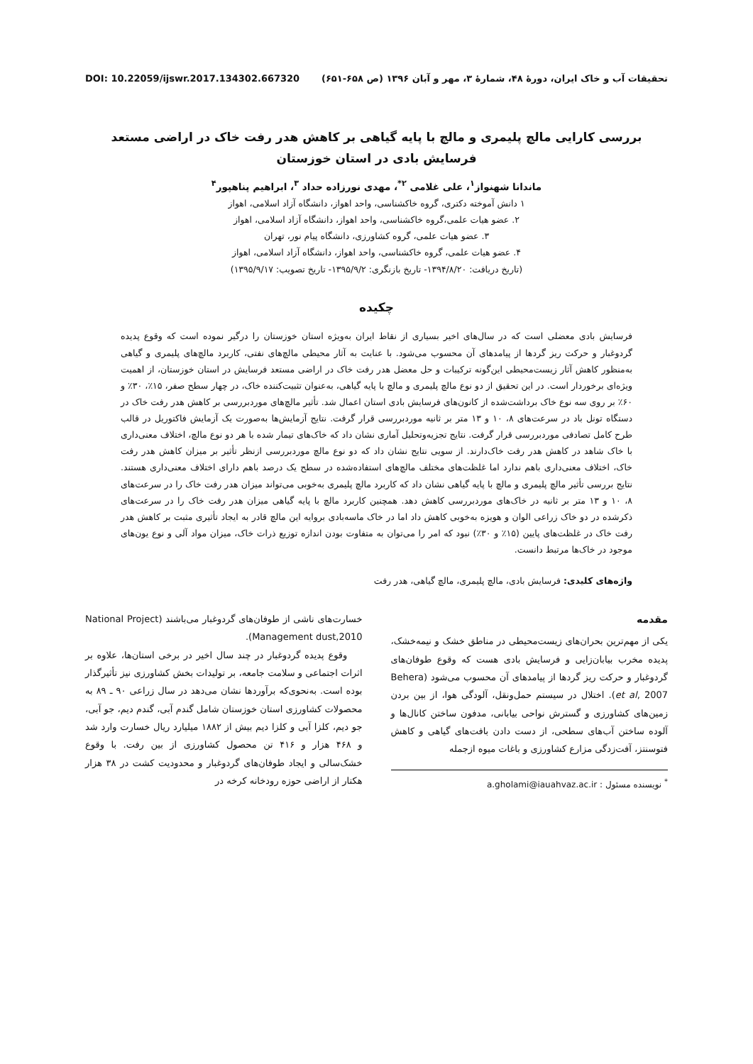تحقیقات آب و خاک ایران، دورهٔ ۴۸، شمارهٔ ۳، مهر و آبان ۱۳۹۶ (ص ۶۵۸-۶۵۱) DOI: 10.22059/ijswr.2017.134302.667320
بررسی کارایی مالچ پلیمری و مالچ با پایه گیاهی بر کاهش هدر رفت خاک در اراضی مستعد فرسایش بادی در استان خوزستان
ماندانا شهنواز<sup>۱</sup>، علی غلامی <sup>۲*</sup>، مهدی نورزاده حداد <sup>۳</sup>، ابراهیم پناهپور<sup>۴</sup>
۱ دانش آموخته دکتری، گروه خاکشناسی، واحد اهواز، دانشگاه آزاد اسلامی، اهواز
۲. عضو هیات علمی،گروه خاکشناسی، واحد اهواز، دانشگاه آزاد اسلامی، اهواز
۳. عضو هیات علمی، گروه کشاورزی، دانشگاه پیام نور، تهران
۴. عضو هیات علمی، گروه خاکشناسی، واحد اهواز، دانشگاه آزاد اسلامی، اهواز
(تاریخ دریافت: ۱۳۹۴/۸/۲۰- تاریخ بازنگری: ۱۳۹۵/۹/۲- تاریخ تصویب: ۱۳۹۵/۹/۱۷)
چکیده
فرسایش بادی معضلی است که در سال‌های اخیر بسیاری از نقاط ایران به‌ویژه استان خوزستان را درگیر نموده است که وقوع پدیده گردوغبار و حرکت ریز گردها از پیامدهای آن محسوب می‌شود. با عنایت به آثار محیطی مالچ‌های نفتی، کاربرد مالچ‌های پلیمری و گیاهی به‌منظور کاهش آثار زیست‌محیطی این‌گونه ترکیبات و حل معضل هدر رفت خاک در اراضی مستعد فرسایش در استان خوزستان، از اهمیت ویژه‌ای برخوردار است. در این تحقیق از دو نوع مالچ پلیمری و مالچ با پایه گیاهی، به‌عنوان تثبیت‌کننده خاک، در چهار سطح صفر، ۱۵٪، ۳۰٪ و ۶۰٪ بر روی سه نوع خاک برداشت‌شده از کانون‌های فرسایش بادی استان اعمال شد. تأثیر مالچ‌های موردبررسی بر کاهش هدر رفت خاک در دستگاه تونل باد در سرعت‌های ۸، ۱۰ و ۱۳ متر بر ثانیه موردبررسی قرار گرفت. نتایج آزمایش‌ها به‌صورت یک آزمایش فاکتوریل در قالب طرح کامل تصادفی موردبررسی قرار گرفت. نتایج تجزیه‌وتحلیل آماری نشان داد که خاک‌های تیمار شده با هر دو نوع مالچ، اختلاف معنی‌داری با خاک شاهد در کاهش هدر رفت خاک‌دارند. از سویی نتایج نشان داد که دو نوع مالچ موردبررسی ازنظر تأثیر بر میزان کاهش هدر رفت خاک، اختلاف معنی‌داری باهم ندارد اما غلظت‌های مختلف مالچ‌های استفاده‌شده در سطح یک درصد باهم دارای اختلاف معنی‌داری هستند. نتایج بررسی تأثیر مالچ پلیمری و مالچ با پایه گیاهی نشان داد که کاربرد مالچ پلیمری به‌خوبی می‌تواند میزان هدر رفت خاک را در سرعت‌های ۸، ۱۰ و ۱۳ متر بر ثانیه در خاک‌های موردبررسی کاهش دهد. همچنین کاربرد مالچ با پایه گیاهی میزان هدر رفت خاک را در سرعت‌های ذکرشده در دو خاک زراعی الوان و هویزه به‌خوبی کاهش داد اما در خاک ماسه‌بادی بروایه این مالچ قادر به ایجاد تأثیری مثبت بر کاهش هدر رفت خاک در غلظت‌های پایین (۱۵٪ و ۳۰٪) نبود که امر را می‌توان به متفاوت بودن اندازه توزیع ذرات خاک، میزان مواد آلی و نوع یون‌های موجود در خاک‌ها مرتبط دانست.
واژه‌های کلیدی: فرسایش بادی، مالچ پلیمری، مالچ گیاهی، هدر رفت
مقدمه
یکی از مهم‌ترین بحران‌های زیست‌محیطی در مناطق خشک و نیمه‌خشک، پدیده مخرب بیابان‌زایی و فرسایش بادی هست که وقوع طوفان‌های گردوغبار و حرکت ریز گردها از پیامدهای آن محسوب می‌شود (Behera et al, 2007). اختلال در سیستم حمل‌ونقل، آلودگی هوا، از بین بردن زمین‌های کشاورزی و گسترش نواحی بیابانی، مدفون ساختن کانال‌ها و آلوده ساختن آب‌های سطحی، از دست دادن بافت‌های گیاهی و کاهش فتوسنتز، آفت‌زدگی مزارع کشاورزی و باغات میوه ازجمله
<sup>*</sup> نویسنده مسئول : a.gholami@iauahvaz.ac.ir
خسارت‌های ناشی از طوفان‌های گردوغبار می‌باشند (National Project Management dust,2010).
وقوع پدیده گردوغبار در چند سال اخیر در برخی استان‌ها، علاوه بر اثرات اجتماعی و سلامت جامعه، بر تولیدات بخش کشاورزی نیز تأثیرگذار بوده است. به‌نحوی‌که برآوردها نشان می‌دهد در سال زراعی ۹۰ ـ ۸۹ به محصولات کشاورزی استان خوزستان شامل گندم آبی، گندم دیم، جو آبی، جو دیم، کلزا آبی و کلزا دیم بیش از ۱۸۸۲ میلیارد ریال خسارت وارد شد و ۴۶۸ هزار و ۴۱۶ تن محصول کشاورزی از بین رفت. با وقوع خشک‌سالی و ایجاد طوفان‌های گردوغبار و محدودیت کشت در ۳۸ هزار هکتار از اراضی حوزه رودخانه کرخه در